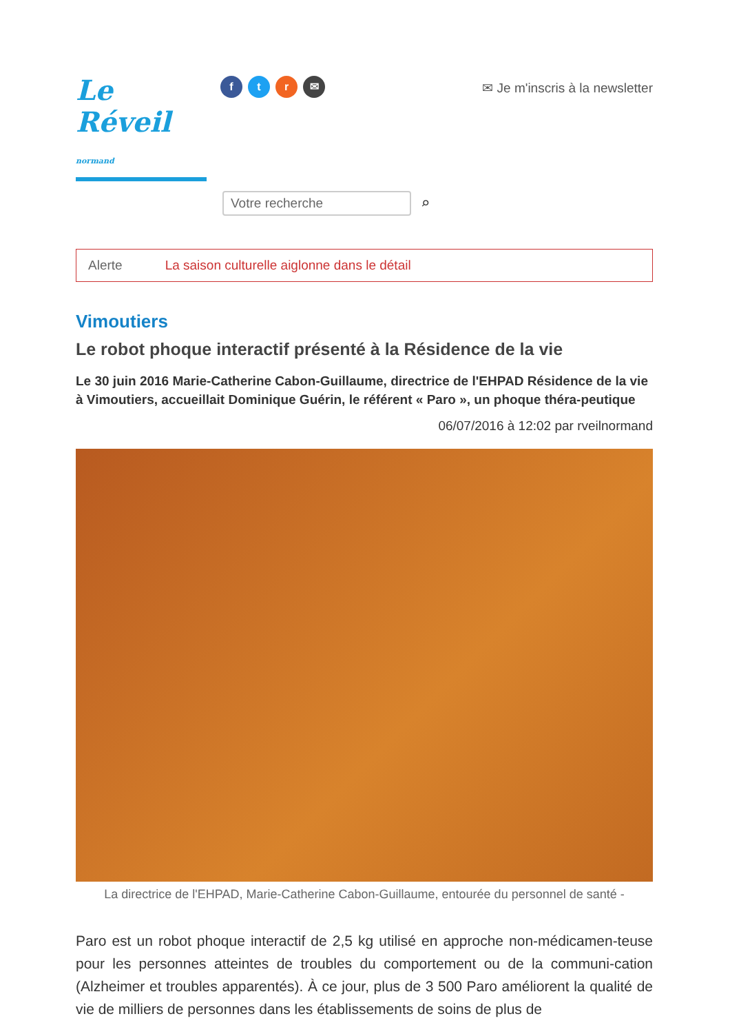Le Réveil normand
f t r ✉
✉ Je m'inscris à la newsletter
Votre recherche
⌕
Alerte La saison culturelle aiglonne dans le détail
Vimoutiers
Le robot phoque interactif présenté à la Résidence de la vie
Le 30 juin 2016 Marie-Catherine Cabon-Guillaume, directrice de l'EHPAD Résidence de la vie à Vimoutiers, accueillait Dominique Guérin, le référent « Paro », un phoque théra-peutique
06/07/2016 à 12:02 par rveilnormand
La directrice de l'EHPAD, Marie-Catherine Cabon-Guillaume, entourée du personnel de santé -
Paro est un robot phoque interactif de 2,5 kg utilisé en approche non-médicamen-teuse pour les personnes atteintes de troubles du comportement ou de la communi-cation (Alzheimer et troubles apparentés). À ce jour, plus de 3 500 Paro améliorent la qualité de vie de milliers de personnes dans les établissements de soins de plus de